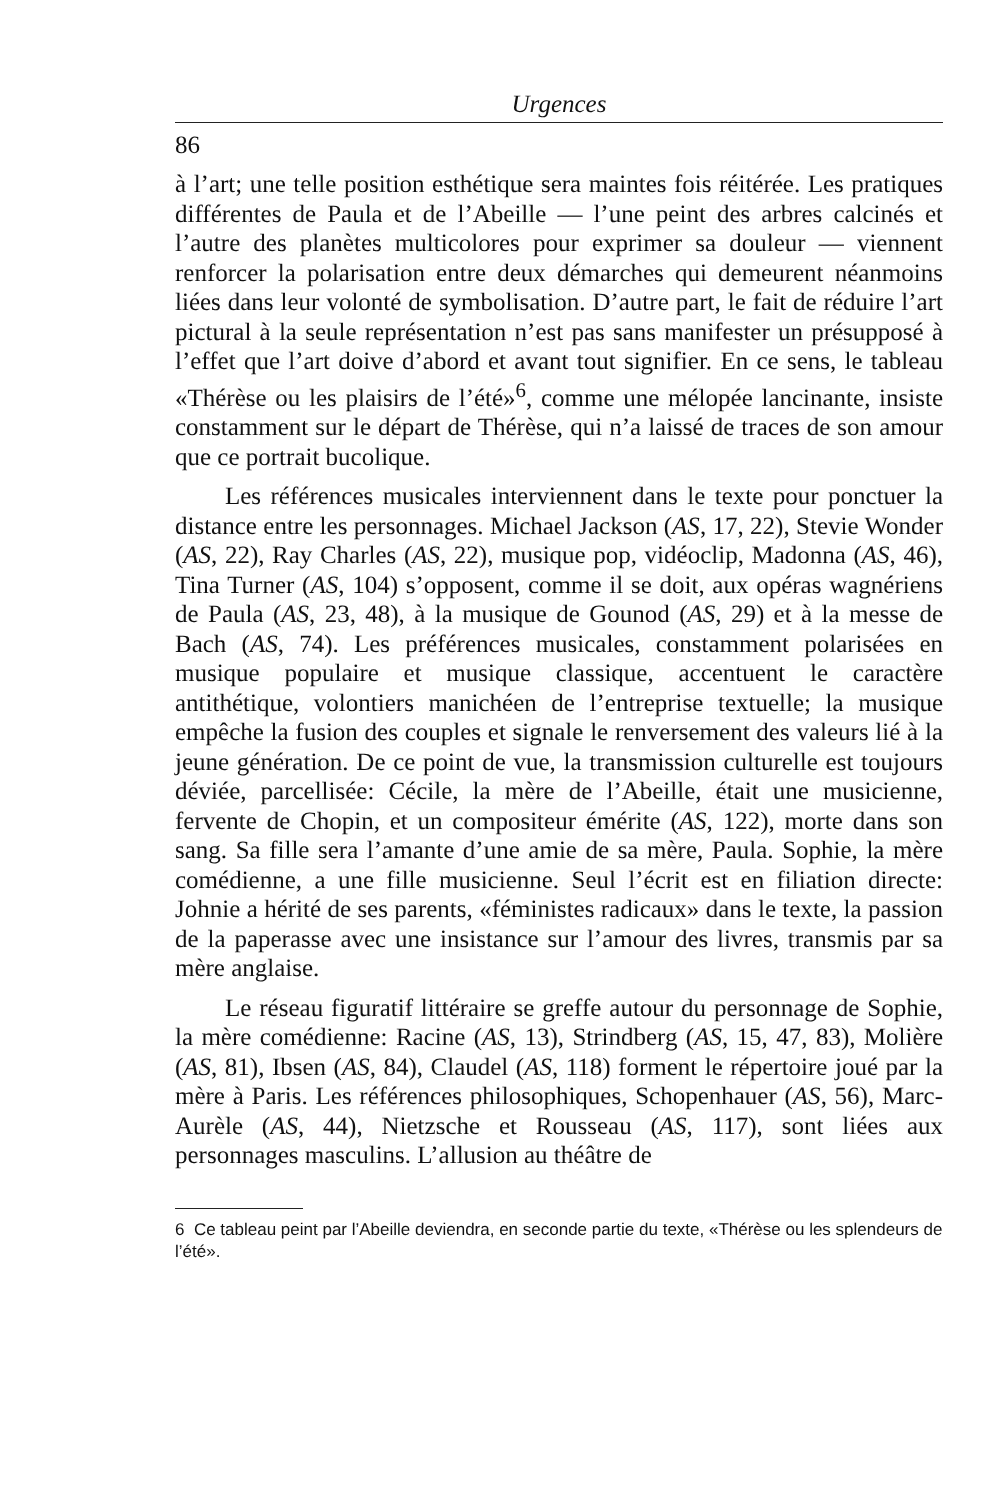Urgences
86
à l’art; une telle position esthétique sera maintes fois réitérée. Les pratiques différentes de Paula et de l’Abeille — l’une peint des arbres calcinés et l’autre des planètes multicolores pour exprimer sa douleur — viennent renforcer la polarisation entre deux démarches qui demeurent néanmoins liées dans leur volonté de symbolisation. D’autre part, le fait de réduire l’art pictural à la seule représentation n’est pas sans manifester un présupposé à l’effet que l’art doive d’abord et avant tout signifier. En ce sens, le tableau «Thérèse ou les plaisirs de l’été»<sup>6</sup>, comme une mélopée lancinante, insiste constamment sur le départ de Thérèse, qui n’a laissé de traces de son amour que ce portrait bucolique.
Les références musicales interviennent dans le texte pour ponctuer la distance entre les personnages. Michael Jackson (AS, 17, 22), Stevie Wonder (AS, 22), Ray Charles (AS, 22), musique pop, vidéoclip, Madonna (AS, 46), Tina Turner (AS, 104) s’opposent, comme il se doit, aux opéras wagnériens de Paula (AS, 23, 48), à la musique de Gounod (AS, 29) et à la messe de Bach (AS, 74). Les préférences musicales, constamment polarisées en musique populaire et musique classique, accentuent le caractère antithétique, volontiers manichéen de l’entreprise textuelle; la musique empêche la fusion des couples et signale le renversement des valeurs lié à la jeune génération. De ce point de vue, la transmission culturelle est toujours déviée, parcellisée: Cécile, la mère de l’Abeille, était une musicienne, fervente de Chopin, et un compositeur émérite (AS, 122), morte dans son sang. Sa fille sera l’amante d’une amie de sa mère, Paula. Sophie, la mère comédienne, a une fille musicienne. Seul l’écrit est en filiation directe: Johnie a hérité de ses parents, «féministes radicaux» dans le texte, la passion de la paperasse avec une insistance sur l’amour des livres, transmis par sa mère anglaise.
Le réseau figuratif littéraire se greffe autour du personnage de Sophie, la mère comédienne: Racine (AS, 13), Strindberg (AS, 15, 47, 83), Molière (AS, 81), Ibsen (AS, 84), Claudel (AS, 118) forment le répertoire joué par la mère à Paris. Les références philosophiques, Schopenhauer (AS, 56), Marc-Aurèle (AS, 44), Nietzsche et Rousseau (AS, 117), sont liées aux personnages masculins. L’allusion au théâtre de
6 Ce tableau peint par l’Abeille deviendra, en seconde partie du texte, «Thérèse ou les splendeurs de l’été».